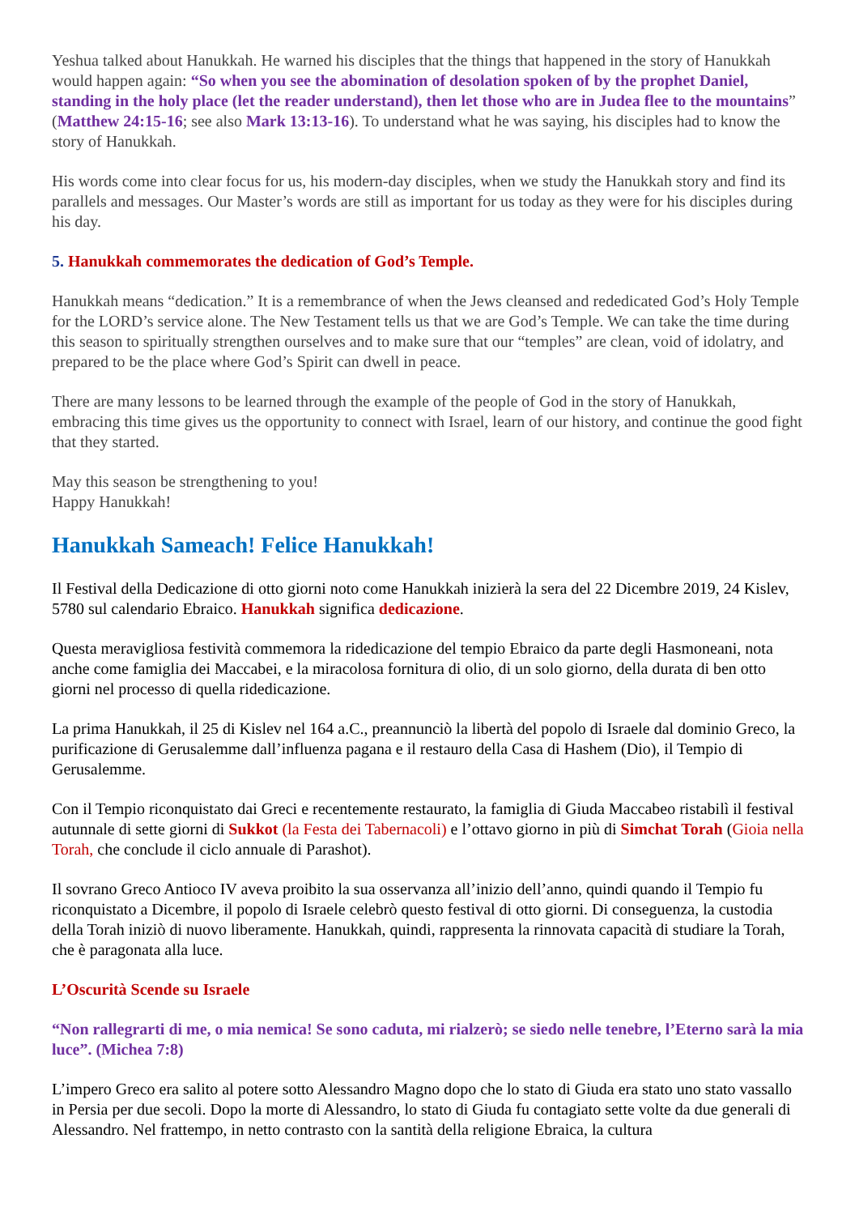Yeshua talked about Hanukkah. He warned his disciples that the things that happened in the story of Hanukkah would happen again: “So when you see the abomination of desolation spoken of by the prophet Daniel, standing in the holy place (let the reader understand), then let those who are in Judea flee to the mountains” (Matthew 24:15-16; see also Mark 13:13-16). To understand what he was saying, his disciples had to know the story of Hanukkah.
His words come into clear focus for us, his modern-day disciples, when we study the Hanukkah story and find its parallels and messages. Our Master’s words are still as important for us today as they were for his disciples during his day.
5. Hanukkah commemorates the dedication of God’s Temple.
Hanukkah means “dedication.” It is a remembrance of when the Jews cleansed and rededicated God’s Holy Temple for the LORD’s service alone. The New Testament tells us that we are God’s Temple. We can take the time during this season to spiritually strengthen ourselves and to make sure that our “temples” are clean, void of idolatry, and prepared to be the place where God’s Spirit can dwell in peace.
There are many lessons to be learned through the example of the people of God in the story of Hanukkah, embracing this time gives us the opportunity to connect with Israel, learn of our history, and continue the good fight that they started.
May this season be strengthening to you!
Happy Hanukkah!
Hanukkah Sameach! Felice Hanukkah!
Il Festival della Dedicazione di otto giorni noto come Hanukkah inizierà la sera del 22 Dicembre 2019, 24 Kislev, 5780 sul calendario Ebraico. Hanukkah significa dedicazione.
Questa meravigliosa festività commemora la ridedicazione del tempio Ebraico da parte degli Hasmoneani, nota anche come famiglia dei Maccabei, e la miracolosa fornitura di olio, di un solo giorno, della durata di ben otto giorni nel processo di quella ridedicazione.
La prima Hanukkah, il 25 di Kislev nel 164 a.C., preannunciò la libertà del popolo di Israele dal dominio Greco, la purificazione di Gerusalemme dall’influenza pagana e il restauro della Casa di Hashem (Dio), il Tempio di Gerusalemme.
Con il Tempio riconquistato dai Greci e recentemente restaurato, la famiglia di Giuda Maccabeo ristabilì il festival autunnale di sette giorni di Sukkot (la Festa dei Tabernacoli) e l’ottavo giorno in più di Simchat Torah (Gioia nella Torah, che conclude il ciclo annuale di Parashot).
Il sovrano Greco Antioco IV aveva proibito la sua osservanza all’inizio dell’anno, quindi quando il Tempio fu riconquistato a Dicembre, il popolo di Israele celebrò questo festival di otto giorni. Di conseguenza, la custodia della Torah iniziò di nuovo liberamente. Hanukkah, quindi, rappresenta la rinnovata capacità di studiare la Torah, che è paragonata alla luce.
L’Oscurità Scende su Israele
“Non rallegrarti di me, o mia nemica! Se sono caduta, mi rialzerò; se siedo nelle tenebre, l’Eterno sarà la mia luce”. (Michea 7:8)
L’impero Greco era salito al potere sotto Alessandro Magno dopo che lo stato di Giuda era stato uno stato vassallo in Persia per due secoli. Dopo la morte di Alessandro, lo stato di Giuda fu contagiato sette volte da due generali di Alessandro. Nel frattempo, in netto contrasto con la santità della religione Ebraica, la cultura